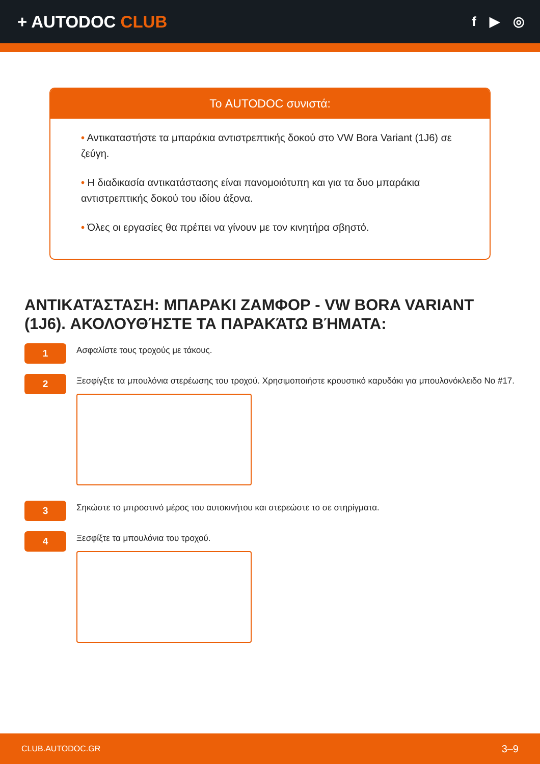+ AUTODOC CLUB
f ▶ ◎
Το AUTODOC συνιστά:
• Αντικαταστήστε τα μπαράκια αντιστρεπτικής δοκού στο VW Bora Variant (1J6) σε ζεύγη.
• Η διαδικασία αντικατάστασης είναι πανομοιότυπη και για τα δυο μπαράκια αντιστρεπτικής δοκού του ιδίου άξονα.
• Όλες οι εργασίες θα πρέπει να γίνουν με τον κινητήρα σβηστό.
ΑΝΤΙΚΑΤΆΣΤΑΣΗ: ΜΠΑΡΑΚΙ ΖΑΜΦΟΡ - VW BORA VARIANT (1J6). ΑΚΟΛΟΥΘΉΣΤΕ ΤΑ ΠΑΡΑΚΆΤΩ ΒΉΜΑΤΑ:
1
Ασφαλίστε τους τροχούς με τάκους.
2
Ξεσφίγξτε τα μπουλόνια στερέωσης του τροχού. Χρησιμοποιήστε κρουστικό καρυδάκι για μπουλονόκλειδο No #17.
3
Σηκώστε το μπροστινό μέρος του αυτοκινήτου και στερεώστε το σε στηρίγματα.
4
Ξεσφίξτε τα μπουλόνια του τροχού.
CLUB.AUTODOC.GR 3–9